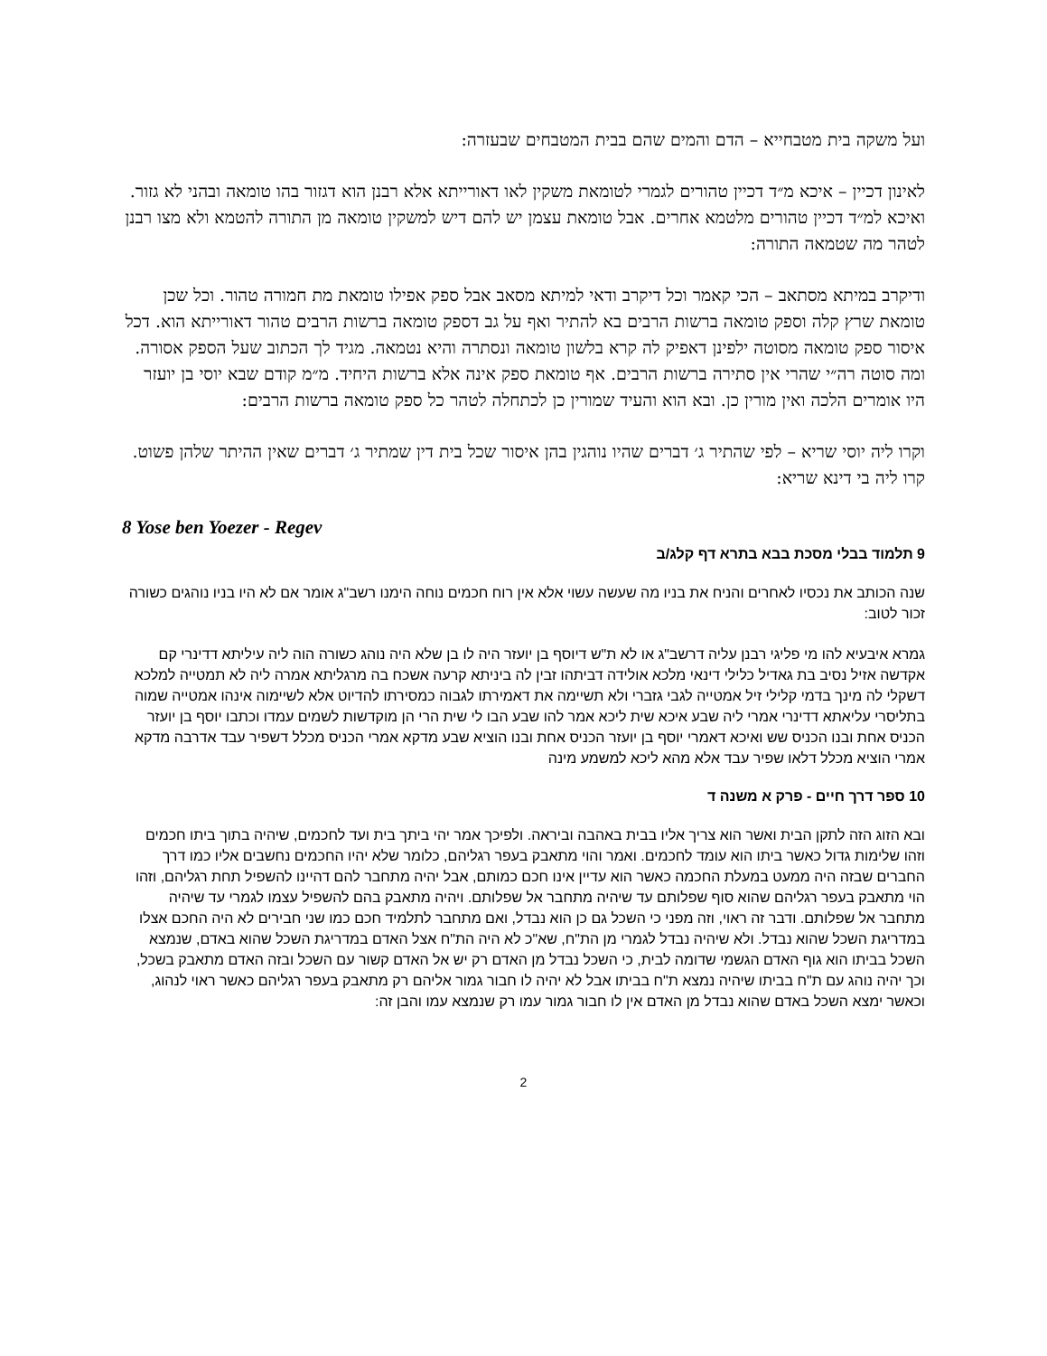ועל משקה בית מטבחייא – הדם והמים שהם בבית המטבחים שבעזרה:
לאינון דכיין – איכא מ״ד דכיין טהורים לגמרי לטומאת משקין לאו דאורייתא אלא רבנן הוא דגזור בהו טומאה ובהני לא גזור. ואיכא למ״ד דכיין טהורים מלטמא אחרים. אבל טומאת עצמן יש להם דיש למשקין טומאה מן התורה להטמא ולא מצו רבנן לטהר מה שטמאה התורה:
ודיקרב במיתא מסתאב – הכי קאמר וכל דיקרב ודאי למיתא מסאב אבל ספק אפילו טומאת מת חמורה טהור. וכל שכן טומאת שרץ קלה וספק טומאה ברשות הרבים בא להתיר ואף על גב דספק טומאה ברשות הרבים טהור דאורייתא הוא. דכל איסור ספק טומאה מסוטה ילפינן דאפיק לה קרא בלשון טומאה ונסתרה והיא נטמאה. מגיד לך הכתוב שעל הספק אסורה. ומה סוטה רה״י שהרי אין סתירה ברשות הרבים. אף טומאת ספק אינה אלא ברשות היחיד. מ״מ קודם שבא יוסי בן יועזר היו אומרים הלכה ואין מורין כן. ובא הוא והעיד שמורין כן לכתחלה לטהר כל ספק טומאה ברשות הרבים:
וקרו ליה יוסי שריא – לפי שהתיר ג׳ דברים שהיו נוהגין בהן איסור שכל בית דין שמתיר ג׳ דברים שאין ההיתר שלהן פשוט. קרו ליה בי דינא שריא:
8 Yose ben Yoezer - Regev
9 תלמוד בבלי מסכת בבא בתרא דף קלג/ב
שנה הכותב את נכסיו לאחרים והניח את בניו מה שעשה עשוי אלא אין רוח חכמים נוחה הימנו רשב"ג אומר אם לא היו בניו נוהגים כשורה זכור לטוב:
גמרא איבעיא להו מי פליגי רבנן עליה דרשב"ג או לא ת"ש דיוסף בן יועזר היה לו בן שלא היה נוהג כשורה הוה ליה עיליתא דדינרי קם אקדשה אזיל נסיב בת גאדיל כלילי דינאי מלכא אולידה דביתהו זבין לה ביניתא קרעה אשכח בה מרגליתא אמרה ליה לא תמטייה למלכא דשקלי לה מינך בדמי קלילי זיל אמטייה לגבי גזברי ולא תשיימה את דאמירתו לגבוה כמסירתו להדיוט אלא לשיימוה אינהו אמטייה שמוה בתליסרי עליאתא דדינרי אמרי ליה שבע איכא שית ליכא אמר להו שבע הבו לי שית הרי הן מוקדשות לשמים עמדו וכתבו יוסף בן יועזר הכניס אחת ובנו הכניס שש ואיכא דאמרי יוסף בן יועזר הכניס אחת ובנו הוציא שבע מדקא אמרי הכניס מכלל דשפיר עבד אדרבה מדקא אמרי הוציא מכלל דלאו שפיר עבד אלא מהא ליכא למשמע מינה
10 ספר דרך חיים - פרק א משנה ד
ובא הזוג הזה לתקן הבית ואשר הוא צריך אליו בבית באהבה וביראה. ולפיכך אמר יהי ביתך בית ועד לחכמים, שיהיה בתוך ביתו חכמים וזהו שלימות גדול כאשר ביתו הוא עומד לחכמים. ואמר והוי מתאבק בעפר רגליהם, כלומר שלא יהיו החכמים נחשבים אליו כמו דרך החברים שבזה היה ממעט במעלת החכמה כאשר הוא עדיין אינו חכם כמותם, אבל יהיה מתחבר להם דהיינו להשפיל תחת רגליהם, וזהו הוי מתאבק בעפר רגליהם שהוא סוף שפלותם עד שיהיה מתחבר אל שפלותם. ויהיה מתאבק בהם להשפיל עצמו לגמרי עד שיהיה מתחבר אל שפלותם. ודבר זה ראוי, וזה מפני כי השכל גם כן הוא נבדל, ואם מתחבר לתלמיד חכם כמו שני חבירים לא היה החכם אצלו במדריגת השכל שהוא נבדל. ולא שיהיה נבדל לגמרי מן הת"ח, שא"כ לא היה הת"ח אצל האדם במדריגת השכל שהוא באדם, שנמצא השכל בביתו הוא גוף האדם הגשמי שדומה לבית, כי השכל נבדל מן האדם רק יש אל האדם קשור עם השכל ובזה האדם מתאבק בשכל, וכך יהיה נוהג עם ת"ח בביתו שיהיה נמצא ת"ח בביתו אבל לא יהיה לו חבור גמור אליהם רק מתאבק בעפר רגליהם כאשר ראוי לנהוג, וכאשר ימצא השכל באדם שהוא נבדל מן האדם אין לו חבור גמור עמו רק שנמצא עמו והבן זה:
2